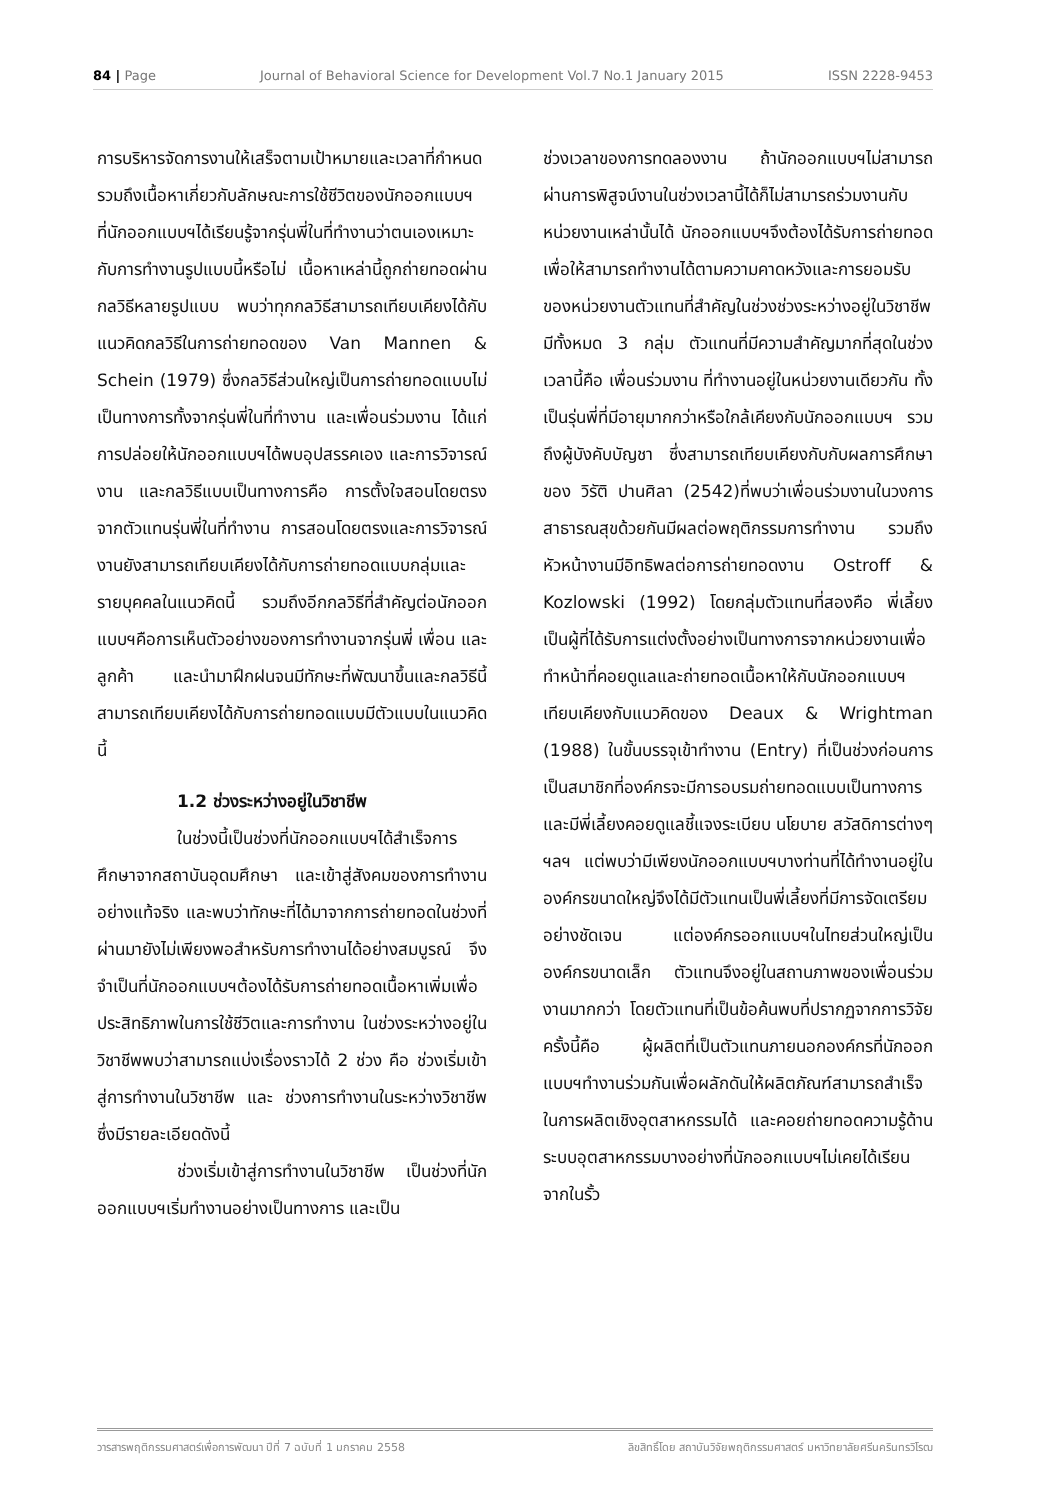84 | Page Journal of Behavioral Science for Development Vol.7 No.1 January 2015 ISSN 2228-9453
การบริหารจัดการงานให้เสร็จตามเป้าหมายและเวลาที่กำหนด รวมถึงเนื้อหาเกี่ยวกับลักษณะการใช้ชีวิตของนักออกแบบฯ ที่นักออกแบบฯได้เรียนรู้จากรุ่นพี่ในที่ทำงานว่าตนเองเหมาะกับการทำงานรูปแบบนี้หรือไม่ เนื้อหาเหล่านี้ถูกถ่ายทอดผ่านกลวิธีหลายรูปแบบ พบว่าทุกกลวิธีสามารถเทียบเคียงได้กับแนวคิดกลวิธีในการถ่ายทอดของ Van Mannen & Schein (1979) ซึ่งกลวิธีส่วนใหญ่เป็นการถ่ายทอดแบบไม่เป็นทางการทั้งจากรุ่นพี่ในที่ทำงาน และเพื่อนร่วมงาน ได้แก่การปล่อยให้นักออกแบบฯได้พบอุปสรรคเอง และการวิจารณ์งาน และกลวิธีแบบเป็นทางการคือ การตั้งใจสอนโดยตรงจากตัวแทนรุ่นพี่ในที่ทำงาน การสอนโดยตรงและการวิจารณ์งานยังสามารถเทียบเคียงได้กับการถ่ายทอดแบบกลุ่มและรายบุคคลในแนวคิดนี้ รวมถึงอีกกลวิธีที่สำคัญต่อนักออกแบบฯคือการเห็นตัวอย่างของการทำงานจากรุ่นพี่ เพื่อน และลูกค้า และนำมาฝึกฝนจนมีทักษะที่พัฒนาขึ้นและกลวิธีนี้สามารถเทียบเคียงได้กับการถ่ายทอดแบบมีตัวแบบในแนวคิดนี้
1.2 ช่วงระหว่างอยู่ในวิชาชีพ
ในช่วงนี้เป็นช่วงที่นักออกแบบฯได้สำเร็จการศึกษาจากสถาบันอุดมศึกษา และเข้าสู่สังคมของการทำงานอย่างแท้จริง และพบว่าทักษะที่ได้มาจากการถ่ายทอดในช่วงที่ผ่านมายังไม่เพียงพอสำหรับการทำงานได้อย่างสมบูรณ์ จึงจำเป็นที่นักออกแบบฯต้องได้รับการถ่ายทอดเนื้อหาเพิ่มเพื่อประสิทธิภาพในการใช้ชีวิตและการทำงาน ในช่วงระหว่างอยู่ในวิชาชีพพบว่าสามารถแบ่งเรื่องราวได้ 2 ช่วง คือ ช่วงเริ่มเข้าสู่การทำงานในวิชาชีพ และ ช่วงการทำงานในระหว่างวิชาชีพ ซึ่งมีรายละเอียดดังนี้
ช่วงเริ่มเข้าสู่การทำงานในวิชาชีพ เป็นช่วงที่นักออกแบบฯเริ่มทำงานอย่างเป็นทางการ และเป็น
ช่วงเวลาของการทดลองงาน ถ้านักออกแบบฯไม่สามารถผ่านการพิสูจน์งานในช่วงเวลานี้ได้ก็ไม่สามารถร่วมงานกับหน่วยงานเหล่านั้นได้ นักออกแบบฯจึงต้องได้รับการถ่ายทอดเพื่อให้สามารถทำงานได้ตามความคาดหวังและการยอมรับของหน่วยงานตัวแทนที่สำคัญในช่วงช่วงระหว่างอยู่ในวิชาชีพมีทั้งหมด 3 กลุ่ม ตัวแทนที่มีความสำคัญมากที่สุดในช่วงเวลานี้คือ เพื่อนร่วมงาน ที่ทำงานอยู่ในหน่วยงานเดียวกัน ทั้งเป็นรุ่นพี่ที่มีอายุมากกว่าหรือใกล้เคียงกับนักออกแบบฯ รวมถึงผู้บังคับบัญชา ซึ่งสามารถเทียบเคียงกับกับผลการศึกษาของ วิรัติ ปานศิลา (2542)ที่พบว่าเพื่อนร่วมงานในวงการสาธารณสุขด้วยกันมีผลต่อพฤติกรรมการทำงาน รวมถึงหัวหน้างานมีอิทธิพลต่อการถ่ายทอดงาน Ostroff & Kozlowski (1992) โดยกลุ่มตัวแทนที่สองคือ พี่เลี้ยง เป็นผู้ที่ได้รับการแต่งตั้งอย่างเป็นทางการจากหน่วยงานเพื่อทำหน้าที่คอยดูแลและถ่ายทอดเนื้อหาให้กับนักออกแบบฯ เทียบเคียงกับแนวคิดของ Deaux & Wrightman (1988) ในขั้นบรรจุเข้าทำงาน (Entry) ที่เป็นช่วงก่อนการเป็นสมาชิกที่องค์กรจะมีการอบรมถ่ายทอดแบบเป็นทางการและมีพี่เลี้ยงคอยดูแลชี้แจงระเบียบ นโยบาย สวัสดิการต่างๆ ฯลฯ แต่พบว่ามีเพียงนักออกแบบฯบางท่านที่ได้ทำงานอยู่ในองค์กรขนาดใหญ่จึงได้มีตัวแทนเป็นพี่เลี้ยงที่มีการจัดเตรียมอย่างชัดเจน แต่องค์กรออกแบบฯในไทยส่วนใหญ่เป็นองค์กรขนาดเล็ก ตัวแทนจึงอยู่ในสถานภาพของเพื่อนร่วมงานมากกว่า โดยตัวแทนที่เป็นข้อค้นพบที่ปรากฏจากการวิจัยครั้งนี้คือ ผู้ผลิตที่เป็นตัวแทนภายนอกองค์กรที่นักออกแบบฯทำงานร่วมกันเพื่อผลักดันให้ผลิตภัณฑ์สามารถสำเร็จในการผลิตเชิงอุตสาหกรรมได้ และคอยถ่ายทอดความรู้ด้านระบบอุตสาหกรรมบางอย่างที่นักออกแบบฯไม่เคยได้เรียนจากในรั้ว
วารสารพฤติกรรมศาสตร์เพื่อการพัฒนา ปีที่ 7 ฉบับที่ 1 มกราคม 2558 ลิขสิทธิ์โดย สถาบันวิจัยพฤติกรรมศาสตร์ มหาวิทยาลัยศรีนครินทรวิโรฒ